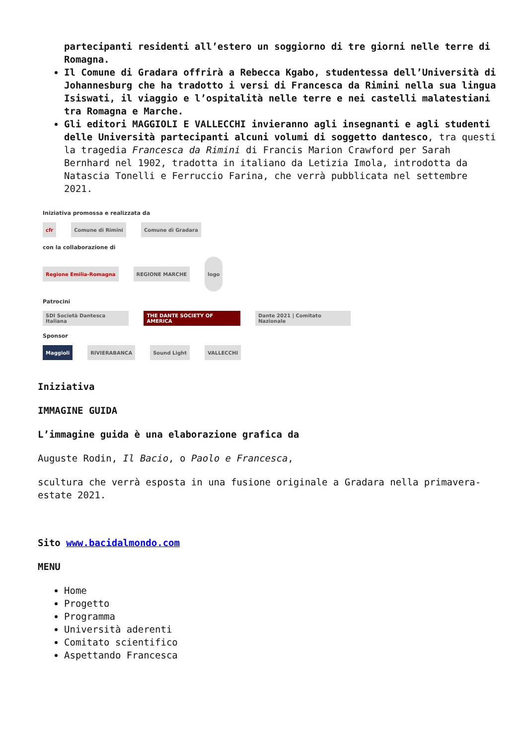partecipanti residenti all’estero un soggiorno di tre giorni nelle terre di Romagna.
Il Comune di Gradara offrirà a Rebecca Kgabo, studentessa dell’Università di Johannesburg che ha tradotto i versi di Francesca da Rimini nella sua lingua Isiswati, il viaggio e l’ospitalità nelle terre e nei castelli malatestiani tra Romagna e Marche.
Gli editori MAGGIOLI E VALLECCHI invieranno agli insegnanti e agli studenti delle Università partecipanti alcuni volumi di soggetto dantesco, tra questi la tragedia Francesca da Rimini di Francis Marion Crawford per Sarah Bernhard nel 1902, tradotta in italiano da Letizia Imola, introdotta da Natascia Tonelli e Ferruccio Farina, che verrà pubblicata nel settembre 2021.
Iniziativa promossa e realizzata da
cfr Comune di Rimini Comune di Gradara
con la collaborazione di
Regione Emilia-Romagna REGIONE MARCHE logo
Patrocini
SDI Società Dantesca Italiana THE DANTE SOCIETY OF AMERICA Dante 2021 | Comitato Nazionale
Sponsor
Maggioli RIVIERABANCA Sound Light VALLECCHI
Iniziativa
IMMAGINE GUIDA
L’immagine guida è una elaborazione grafica da
Auguste Rodin, Il Bacio, o Paolo e Francesca,
scultura che verrà esposta in una fusione originale a Gradara nella primavera-estate 2021.
Sito www.bacidalmondo.com
MENU
Home
Progetto
Programma
Università aderenti
Comitato scientifico
Aspettando Francesca